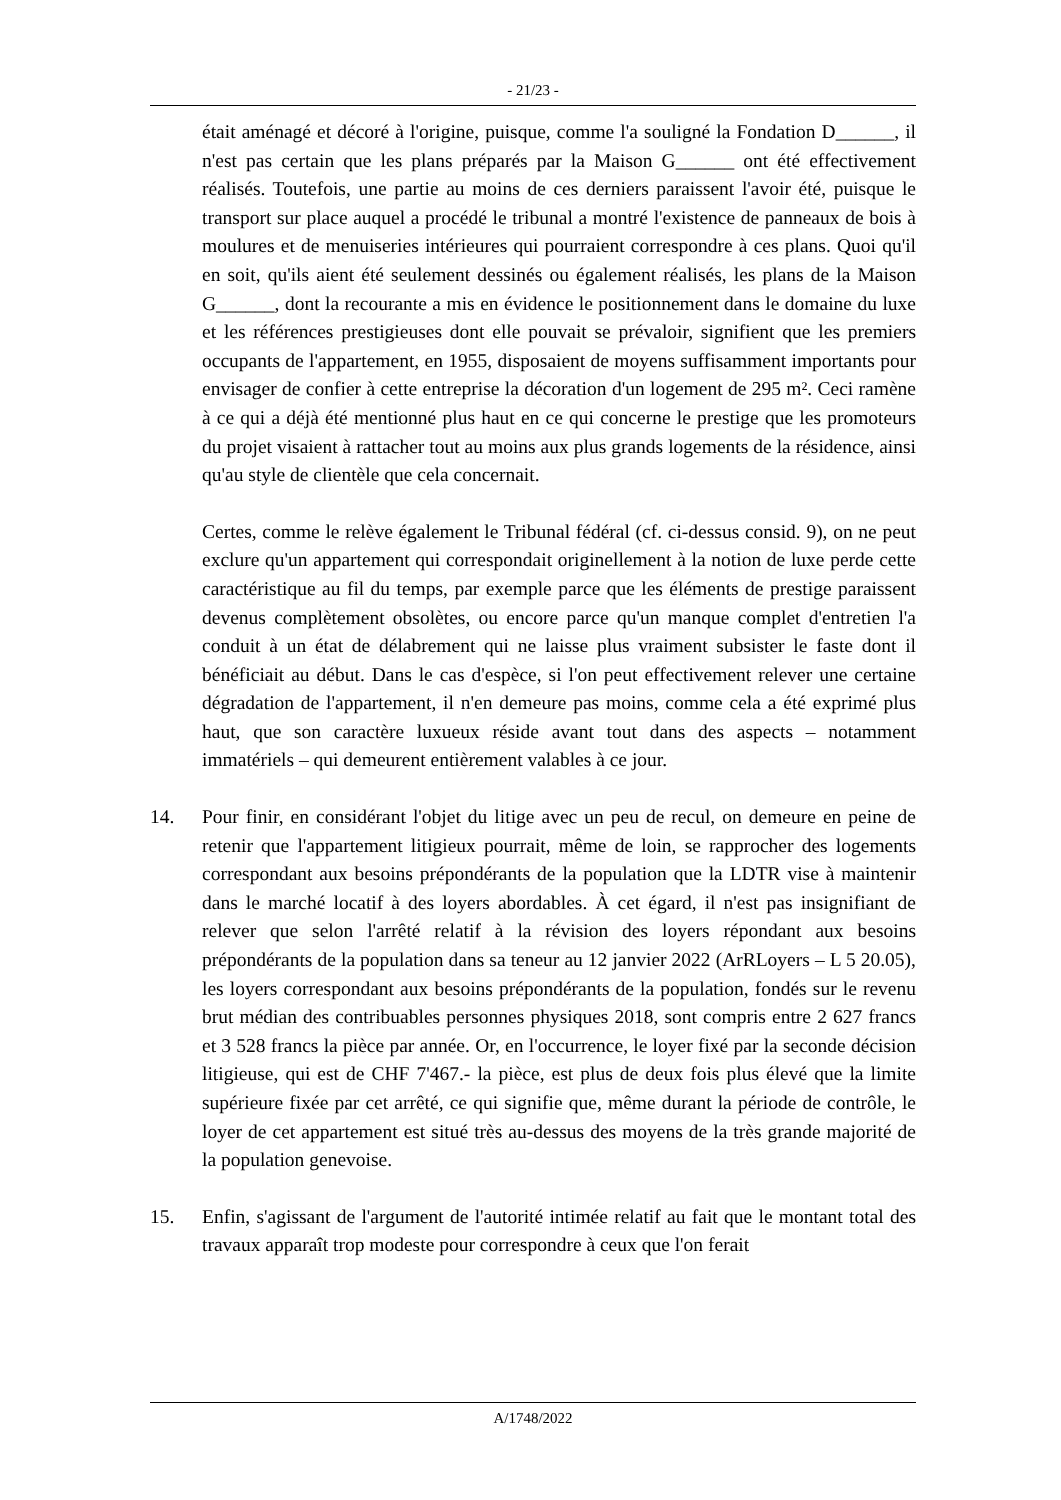- 21/23 -
était aménagé et décoré à l'origine, puisque, comme l'a souligné la Fondation D______, il n'est pas certain que les plans préparés par la Maison G______ ont été effectivement réalisés. Toutefois, une partie au moins de ces derniers paraissent l'avoir été, puisque le transport sur place auquel a procédé le tribunal a montré l'existence de panneaux de bois à moulures et de menuiseries intérieures qui pourraient correspondre à ces plans. Quoi qu'il en soit, qu'ils aient été seulement dessinés ou également réalisés, les plans de la Maison G______, dont la recourante a mis en évidence le positionnement dans le domaine du luxe et les références prestigieuses dont elle pouvait se prévaloir, signifient que les premiers occupants de l'appartement, en 1955, disposaient de moyens suffisamment importants pour envisager de confier à cette entreprise la décoration d'un logement de 295 m². Ceci ramène à ce qui a déjà été mentionné plus haut en ce qui concerne le prestige que les promoteurs du projet visaient à rattacher tout au moins aux plus grands logements de la résidence, ainsi qu'au style de clientèle que cela concernait.
Certes, comme le relève également le Tribunal fédéral (cf. ci-dessus consid. 9), on ne peut exclure qu'un appartement qui correspondait originellement à la notion de luxe perde cette caractéristique au fil du temps, par exemple parce que les éléments de prestige paraissent devenus complètement obsolètes, ou encore parce qu'un manque complet d'entretien l'a conduit à un état de délabrement qui ne laisse plus vraiment subsister le faste dont il bénéficiait au début. Dans le cas d'espèce, si l'on peut effectivement relever une certaine dégradation de l'appartement, il n'en demeure pas moins, comme cela a été exprimé plus haut, que son caractère luxueux réside avant tout dans des aspects – notamment immatériels – qui demeurent entièrement valables à ce jour.
14. Pour finir, en considérant l'objet du litige avec un peu de recul, on demeure en peine de retenir que l'appartement litigieux pourrait, même de loin, se rapprocher des logements correspondant aux besoins prépondérants de la population que la LDTR vise à maintenir dans le marché locatif à des loyers abordables. À cet égard, il n'est pas insignifiant de relever que selon l'arrêté relatif à la révision des loyers répondant aux besoins prépondérants de la population dans sa teneur au 12 janvier 2022 (ArRLoyers – L 5 20.05), les loyers correspondant aux besoins prépondérants de la population, fondés sur le revenu brut médian des contribuables personnes physiques 2018, sont compris entre 2 627 francs et 3 528 francs la pièce par année. Or, en l'occurrence, le loyer fixé par la seconde décision litigieuse, qui est de CHF 7'467.- la pièce, est plus de deux fois plus élevé que la limite supérieure fixée par cet arrêté, ce qui signifie que, même durant la période de contrôle, le loyer de cet appartement est situé très au-dessus des moyens de la très grande majorité de la population genevoise.
15. Enfin, s'agissant de l'argument de l'autorité intimée relatif au fait que le montant total des travaux apparaît trop modeste pour correspondre à ceux que l'on ferait
A/1748/2022